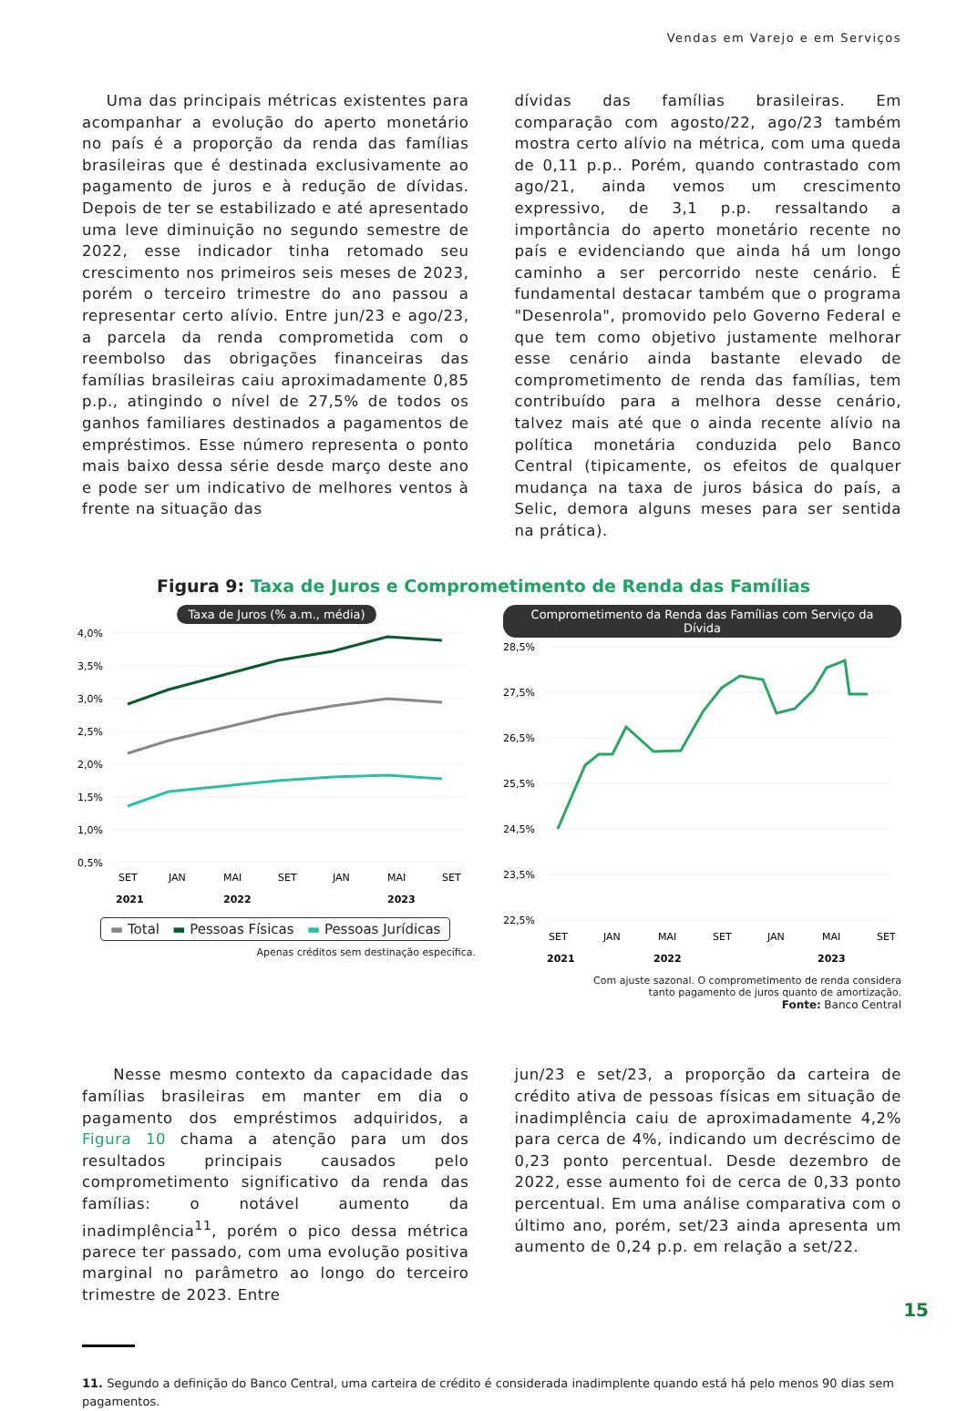Vendas em Varejo e em Serviços
Uma das principais métricas existentes para acompanhar a evolução do aperto monetário no país é a proporção da renda das famílias brasileiras que é destinada exclusivamente ao pagamento de juros e à redução de dívidas. Depois de ter se estabilizado e até apresentado uma leve diminuição no segundo semestre de 2022, esse indicador tinha retomado seu crescimento nos primeiros seis meses de 2023, porém o terceiro trimestre do ano passou a representar certo alívio. Entre jun/23 e ago/23, a parcela da renda comprometida com o reembolso das obrigações financeiras das famílias brasileiras caiu aproximadamente 0,85 p.p., atingindo o nível de 27,5% de todos os ganhos familiares destinados a pagamentos de empréstimos. Esse número representa o ponto mais baixo dessa série desde março deste ano e pode ser um indicativo de melhores ventos à frente na situação das
dívidas das famílias brasileiras. Em comparação com agosto/22, ago/23 também mostra certo alívio na métrica, com uma queda de 0,11 p.p.. Porém, quando contrastado com ago/21, ainda vemos um crescimento expressivo, de 3,1 p.p. ressaltando a importância do aperto monetário recente no país e evidenciando que ainda há um longo caminho a ser percorrido neste cenário. É fundamental destacar também que o programa "Desenrola", promovido pelo Governo Federal e que tem como objetivo justamente melhorar esse cenário ainda bastante elevado de comprometimento de renda das famílias, tem contribuído para a melhora desse cenário, talvez mais até que o ainda recente alívio na política monetária conduzida pelo Banco Central (tipicamente, os efeitos de qualquer mudança na taxa de juros básica do país, a Selic, demora alguns meses para ser sentida na prática).
Figura 9: Taxa de Juros e Comprometimento de Renda das Famílias
Taxa de Juros (% a.m., média)
4,0%
3,5%
3,0%
2,5%
2,0%
1,5%
1,0%
0,5%
SET
JAN
MAI
SET
JAN
MAI
SET
2021
2022
2023
▬ Total ▬ Pessoas Físicas ▬ Pessoas Jurídicas
Apenas créditos sem destinação específica.
Comprometimento da Renda das Famílias com Serviço da Dívida
28,5%
27,5%
26,5%
25,5%
24,5%
23,5%
22,5%
SET
JAN
MAI
SET
JAN
MAI
SET
2021
2022
2023
Com ajuste sazonal. O comprometimento de renda considera
tanto pagamento de juros quanto de amortização.
Fonte: Banco Central
Nesse mesmo contexto da capacidade das famílias brasileiras em manter em dia o pagamento dos empréstimos adquiridos, a Figura 10 chama a atenção para um dos resultados principais causados pelo comprometimento significativo da renda das famílias: o notável aumento da inadimplência<sup>11</sup>, porém o pico dessa métrica parece ter passado, com uma evolução positiva marginal no parâmetro ao longo do terceiro trimestre de 2023. Entre
jun/23 e set/23, a proporção da carteira de crédito ativa de pessoas físicas em situação de inadimplência caiu de aproximadamente 4,2% para cerca de 4%, indicando um decréscimo de 0,23 ponto percentual. Desde dezembro de 2022, esse aumento foi de cerca de 0,33 ponto percentual. Em uma análise comparativa com o último ano, porém, set/23 ainda apresenta um aumento de 0,24 p.p. em relação a set/22.
11. Segundo a definição do Banco Central, uma carteira de crédito é considerada inadimplente quando está há pelo menos 90 dias sem pagamentos.
15